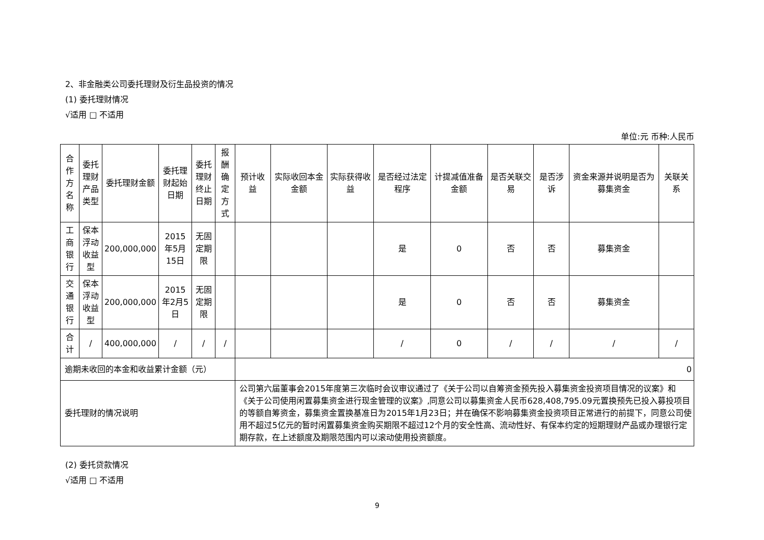2、非金融类公司委托理财及衍生品投资的情况
(1) 委托理财情况
√适用 □ 不适用
单位:元 币种:人民币
| 合作方名称 | 委托理财产品类型 | 委托理财金额 | 委托理财起始日期 | 委托理财终止日期 | 报酬确定方式 | 预计收益 | 实际收回本金金额 | 实际获得收益 | 是否经过法定程序 | 计提减值准备金额 | 是否关联交易 | 是否涉诉 | 资金来源并说明是否为募集资金 | 关联关系 |
| --- | --- | --- | --- | --- | --- | --- | --- | --- | --- | --- | --- | --- | --- | --- |
| 工商银行 | 保本浮动收益型 | 200,000,000 | 2015年5月15日 | 无固定期限 | | | | | 是 | 0 | 否 | 否 | 募集资金 | |
| 交通银行 | 保本浮动收益型 | 200,000,000 | 2015年2月5日 | 无固定期限 | | | | | 是 | 0 | 否 | 否 | 募集资金 | |
| 合计 | / | 400,000,000 | / | / | / | | | | / | 0 | / | / | / | / |
| 逾期未收回的本金和收益累计金额（元） | | | | | | 0 | | | | | | | | |
| 委托理财的情况说明 | | | | | | 公司第六届董事会2015年度第三次临时会议审议通过了《关于公司以自筹资金预先投入募集资金投资项目情况的议案》和《关于公司使用闲置募集资金进行现金管理的议案》,同意公司以募集资金人民币628,408,795.09元置换预先已投入募投项目的等额自筹资金，募集资金置换基准日为2015年1月23日；并在确保不影响募集资金投资项目正常进行的前提下，同意公司使用不超过5亿元的暂时闲置募集资金购买期限不超过12个月的安全性高、流动性好、有保本约定的短期理财产品或办理银行定期存款，在上述额度及期限范围内可以滚动使用投资额度。 | | | | | | | | |
(2) 委托贷款情况
√适用 □ 不适用
9